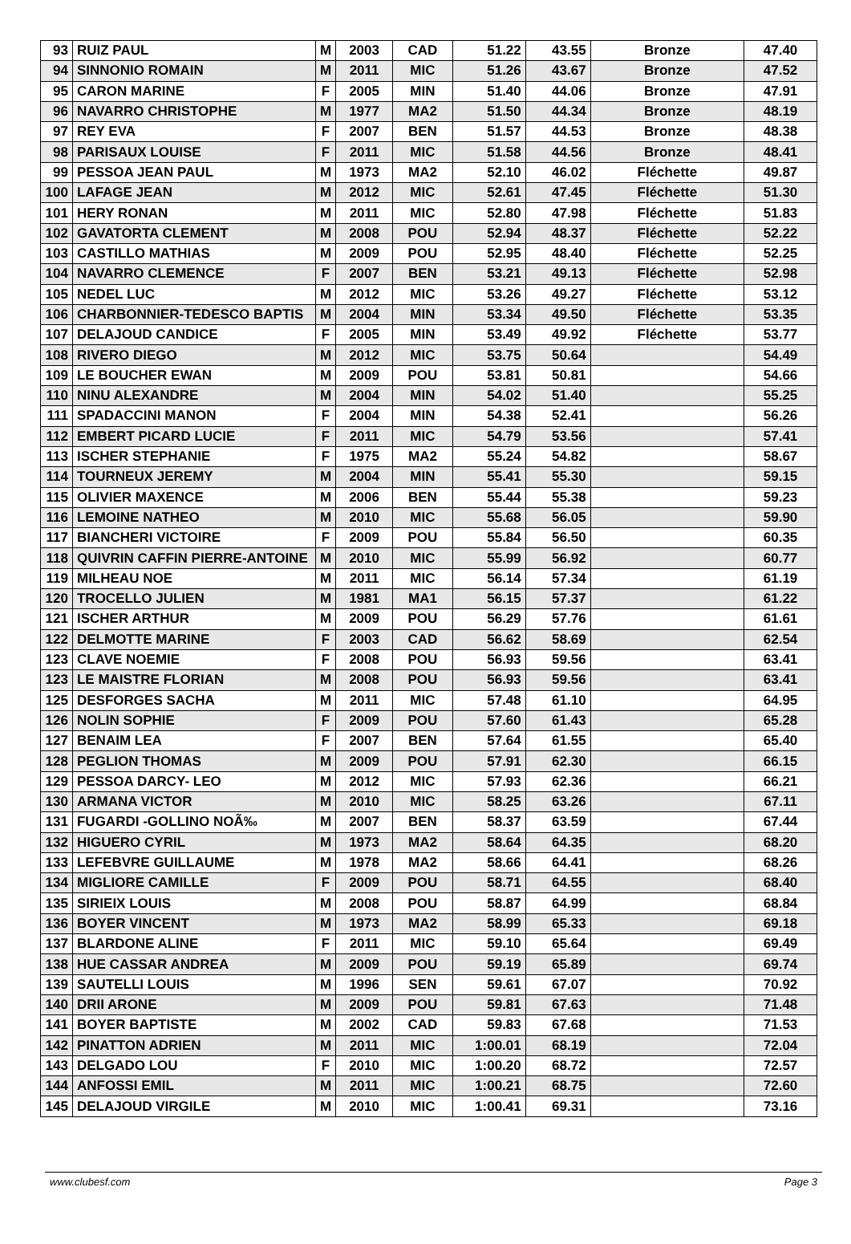| 93 | RUIZ PAUL | M | 2003 | CAD | 51.22 | 43.55 | Bronze | 47.40 |
| 94 | SINNONIO ROMAIN | M | 2011 | MIC | 51.26 | 43.67 | Bronze | 47.52 |
| 95 | CARON MARINE | F | 2005 | MIN | 51.40 | 44.06 | Bronze | 47.91 |
| 96 | NAVARRO CHRISTOPHE | M | 1977 | MA2 | 51.50 | 44.34 | Bronze | 48.19 |
| 97 | REY EVA | F | 2007 | BEN | 51.57 | 44.53 | Bronze | 48.38 |
| 98 | PARISAUX LOUISE | F | 2011 | MIC | 51.58 | 44.56 | Bronze | 48.41 |
| 99 | PESSOA JEAN PAUL | M | 1973 | MA2 | 52.10 | 46.02 | Fléchette | 49.87 |
| 100 | LAFAGE JEAN | M | 2012 | MIC | 52.61 | 47.45 | Fléchette | 51.30 |
| 101 | HERY RONAN | M | 2011 | MIC | 52.80 | 47.98 | Fléchette | 51.83 |
| 102 | GAVATORTA CLEMENT | M | 2008 | POU | 52.94 | 48.37 | Fléchette | 52.22 |
| 103 | CASTILLO MATHIAS | M | 2009 | POU | 52.95 | 48.40 | Fléchette | 52.25 |
| 104 | NAVARRO CLEMENCE | F | 2007 | BEN | 53.21 | 49.13 | Fléchette | 52.98 |
| 105 | NEDEL LUC | M | 2012 | MIC | 53.26 | 49.27 | Fléchette | 53.12 |
| 106 | CHARBONNIER-TEDESCO BAPTIS | M | 2004 | MIN | 53.34 | 49.50 | Fléchette | 53.35 |
| 107 | DELAJOUD CANDICE | F | 2005 | MIN | 53.49 | 49.92 | Fléchette | 53.77 |
| 108 | RIVERO DIEGO | M | 2012 | MIC | 53.75 | 50.64 | | 54.49 |
| 109 | LE BOUCHER EWAN | M | 2009 | POU | 53.81 | 50.81 | | 54.66 |
| 110 | NINU ALEXANDRE | M | 2004 | MIN | 54.02 | 51.40 | | 55.25 |
| 111 | SPADACCINI MANON | F | 2004 | MIN | 54.38 | 52.41 | | 56.26 |
| 112 | EMBERT PICARD LUCIE | F | 2011 | MIC | 54.79 | 53.56 | | 57.41 |
| 113 | ISCHER STEPHANIE | F | 1975 | MA2 | 55.24 | 54.82 | | 58.67 |
| 114 | TOURNEUX JEREMY | M | 2004 | MIN | 55.41 | 55.30 | | 59.15 |
| 115 | OLIVIER MAXENCE | M | 2006 | BEN | 55.44 | 55.38 | | 59.23 |
| 116 | LEMOINE NATHEO | M | 2010 | MIC | 55.68 | 56.05 | | 59.90 |
| 117 | BIANCHERI VICTOIRE | F | 2009 | POU | 55.84 | 56.50 | | 60.35 |
| 118 | QUIVRIN CAFFIN PIERRE-ANTOINE | M | 2010 | MIC | 55.99 | 56.92 | | 60.77 |
| 119 | MILHEAU NOE | M | 2011 | MIC | 56.14 | 57.34 | | 61.19 |
| 120 | TROCELLO JULIEN | M | 1981 | MA1 | 56.15 | 57.37 | | 61.22 |
| 121 | ISCHER ARTHUR | M | 2009 | POU | 56.29 | 57.76 | | 61.61 |
| 122 | DELMOTTE MARINE | F | 2003 | CAD | 56.62 | 58.69 | | 62.54 |
| 123 | CLAVE NOEMIE | F | 2008 | POU | 56.93 | 59.56 | | 63.41 |
| 123 | LE MAISTRE FLORIAN | M | 2008 | POU | 56.93 | 59.56 | | 63.41 |
| 125 | DESFORGES SACHA | M | 2011 | MIC | 57.48 | 61.10 | | 64.95 |
| 126 | NOLIN SOPHIE | F | 2009 | POU | 57.60 | 61.43 | | 65.28 |
| 127 | BENAIM LEA | F | 2007 | BEN | 57.64 | 61.55 | | 65.40 |
| 128 | PEGLION THOMAS | M | 2009 | POU | 57.91 | 62.30 | | 66.15 |
| 129 | PESSOA DARCY- LEO | M | 2012 | MIC | 57.93 | 62.36 | | 66.21 |
| 130 | ARMANA VICTOR | M | 2010 | MIC | 58.25 | 63.26 | | 67.11 |
| 131 | FUGARDI -GOLLINO NOÃ‰ | M | 2007 | BEN | 58.37 | 63.59 | | 67.44 |
| 132 | HIGUERO CYRIL | M | 1973 | MA2 | 58.64 | 64.35 | | 68.20 |
| 133 | LEFEBVRE GUILLAUME | M | 1978 | MA2 | 58.66 | 64.41 | | 68.26 |
| 134 | MIGLIORE CAMILLE | F | 2009 | POU | 58.71 | 64.55 | | 68.40 |
| 135 | SIRIEIX LOUIS | M | 2008 | POU | 58.87 | 64.99 | | 68.84 |
| 136 | BOYER VINCENT | M | 1973 | MA2 | 58.99 | 65.33 | | 69.18 |
| 137 | BLARDONE ALINE | F | 2011 | MIC | 59.10 | 65.64 | | 69.49 |
| 138 | HUE CASSAR ANDREA | M | 2009 | POU | 59.19 | 65.89 | | 69.74 |
| 139 | SAUTELLI LOUIS | M | 1996 | SEN | 59.61 | 67.07 | | 70.92 |
| 140 | DRII ARONE | M | 2009 | POU | 59.81 | 67.63 | | 71.48 |
| 141 | BOYER BAPTISTE | M | 2002 | CAD | 59.83 | 67.68 | | 71.53 |
| 142 | PINATTON ADRIEN | M | 2011 | MIC | 1:00.01 | 68.19 | | 72.04 |
| 143 | DELGADO LOU | F | 2010 | MIC | 1:00.20 | 68.72 | | 72.57 |
| 144 | ANFOSSI EMIL | M | 2011 | MIC | 1:00.21 | 68.75 | | 72.60 |
| 145 | DELAJOUD VIRGILE | M | 2010 | MIC | 1:00.41 | 69.31 | | 73.16 |
www.clubesf.com Page 3